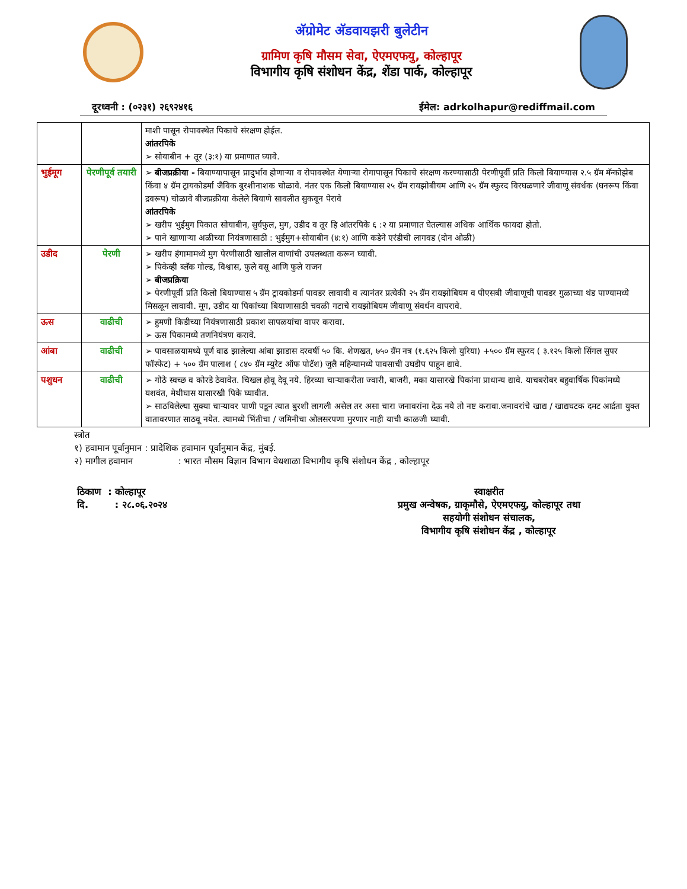अ‍ॅग्रोमेट अ‍ॅडवायझरी बुलेटीन
ग्रामिण कृषि मौसम सेवा, ऐएमएफयु, कोल्हापूर
विभागीय कृषि संशोधन केंद्र, शेंडा पार्क, कोल्हापूर
दूरध्वनी : (०२३१) २६९२४१६ ईमेल: adrkolhapur@rediffmail.com
| | | माशी पासून रोपावस्थेत पिकाचे संरक्षण होईल. आंतरपिके ➢ सोयाबीन + तूर (३:१) या प्रमाणात घ्यावे. |
| भुईमूग | पेरणीपूर्व तयारी | ➢ बीजप्रक्रीया - बियाण्यापासून प्रादुर्भाव होणाऱ्या व रोपावस्थेत येणाऱ्या रोगापासून पिकाचे संरक्षण करण्यासाठी पेरणीपूर्वी प्रति किलो बियाण्यास २.५ ग्रॅम मॅन्कोझेब किंवा ४ ग्रॅम ट्रायकोडर्मा जैविक बुरशीनाशक चोळावे. नंतर एक किलो बियाण्यास २५ ग्रॅम रायझोबीयम आणि २५ ग्रॅम स्फुरद विरघळणारे जीवाणू संवर्धक (घनरूप किंवा द्रवरूप) चोळावे बीजप्रक्रीया केलेले बियाणे सावलीत सुकवून पेरावे आंतरपिके ➢ खरीप भुईमुग पिकात सोयाबीन, सुर्यफुल, मुग, उडीद व तूर हि आंतरपिके ६ :२ या प्रमाणात घेतल्यास अधिक आर्थिक फायदा होतो. ➢ पाने खाणाऱ्या अळीच्या नियंत्रणासाठी : भुईमुग+सोयाबीन (४:१) आणि कडेने एरंडीची लागवड (दोन ओळी) |
| उडीद | पेरणी | ➢ खरीप हंगामामध्ये मुग पेरणीसाठी खालील वाणांची उपलब्धता करून घ्यावी. ➢ पिकेव्ही ब्लॅक गोल्ड, विश्वास, फुले वसू आणि फुले राजन ➢ बीजप्रक्रिया ➢ पेरणीपूर्वी प्रति किलो बियाण्यास ५ ग्रॅम ट्रायकोडर्मा पावडर लावावी व त्यानंतर प्रत्येकी २५ ग्रॅम रायझोबियम व पीएसबी जीवाणूची पावडर गुळाच्या थंड पाण्यामध्ये मिसळून लावावी. मूग, उडीद या पिकांच्या बियाणासाठी चवळी गटाचे रायझोबियम जीवाणू संवर्धन वापरावे. |
| ऊस | वाढीची | ➢ हुमणी किडीच्या नियंत्रणासाठी प्रकाश सापळयांचा वापर करावा. ➢ ऊस पिकामध्ये तणनियंत्रण करावे. |
| आंबा | वाढीची | ➢ पावसाळयामध्ये पूर्ण वाढ झालेल्या आंबा झाडास दरवर्षी ५० कि. शेणखत, ७५० ग्रॅम नत्र (१.६२५ किलो युरिया) +५०० ग्रॅम स्फुरद ( ३.१२५ किलो सिंगल सुपर फॉस्फेट) + ५०० ग्रॅम पालाश ( ८४० ग्रॅम म्युरेट ऑफ पोटॅश) जुलै महिन्यामध्ये पावसाची उघडीप पाहून द्यावे. |
| पशुधन | वाढीची | ➢ गोठे स्वच्छ व कोरडे ठेवावेत. चिखल होवू देवू नये. हिरव्या चाऱ्याकरीता ज्वारी, बाजरी, मका यासारखे पिकांना प्राधान्य द्यावे. याचबरोबर बहुवार्षिक पिकांमध्ये यशवंत, मेथीघास यासारखी पिके घ्यावीत. ➢ साठविलेल्या सुक्या चाऱ्यावर पाणी पडून त्यात बुरशी लागली असेल तर असा चारा जनावरांना देऊ नये तो नष्ट करावा.जनावरांचे खाद्य / खाद्यघटक दमट आर्द्रता युक्त वातावरणात साठवू नयेत. त्यामध्ये भिंतीचा / जमिनीचा ओलसरपणा मुरणार नाही याची काळजी घ्यावी. |
स्त्रोत
१) हवामान पूर्वानुमान : प्रादेशिक हवामान पूर्वानुमान केंद्र, मुंबई.
२) मागील हवामान : भारत मौसम विज्ञान विभाग वेधशाळा विभागीय कृषि संशोधन केंद्र , कोल्हापूर
ठिकाण : कोल्हापूर
दि. : २८.०६.२०२४
स्वाक्षरीत
प्रमुख अन्वेषक, ग्राकृमौसे, ऐएमएफयु, कोल्हापूर तथा
सहयोगी संशोधन संचालक,
विभागीय कृषि संशोधन केंद्र , कोल्हापूर